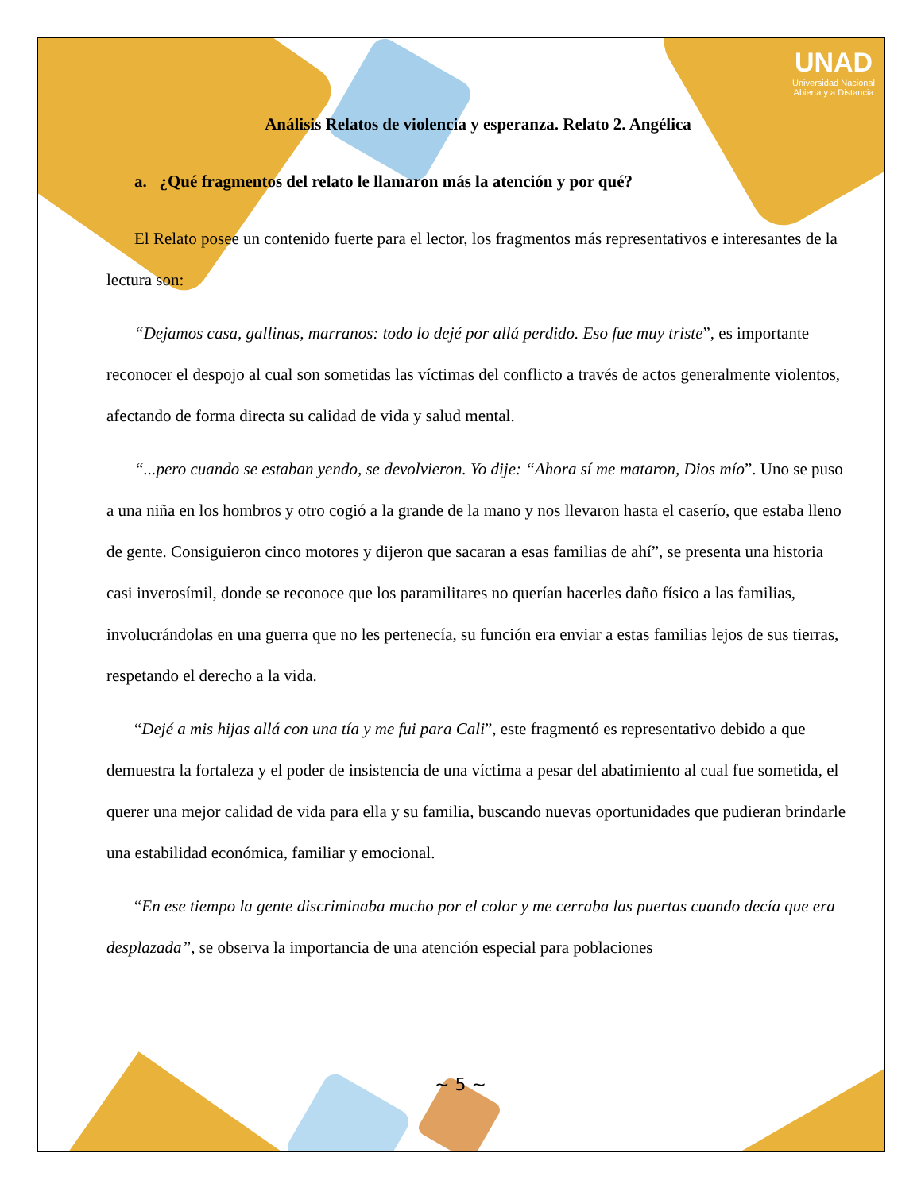UNAD
Universidad Nacional
Abierta y a Distancia
Análisis Relatos de violencia y esperanza. Relato 2. Angélica
a. ¿Qué fragmentos del relato le llamaron más la atención y por qué?
El Relato posee un contenido fuerte para el lector, los fragmentos más representativos e interesantes de la lectura son:
“Dejamos casa, gallinas, marranos: todo lo dejé por allá perdido. Eso fue muy triste”, es importante reconocer el despojo al cual son sometidas las víctimas del conflicto a través de actos generalmente violentos, afectando de forma directa su calidad de vida y salud mental.
“...pero cuando se estaban yendo, se devolvieron. Yo dije: “Ahora sí me mataron, Dios mío”. Uno se puso a una niña en los hombros y otro cogió a la grande de la mano y nos llevaron hasta el caserío, que estaba lleno de gente. Consiguieron cinco motores y dijeron que sacaran a esas familias de ahí”, se presenta una historia casi inverosímil, donde se reconoce que los paramilitares no querían hacerles daño físico a las familias, involucrándolas en una guerra que no les pertenecía, su función era enviar a estas familias lejos de sus tierras, respetando el derecho a la vida.
“Dejé a mis hijas allá con una tía y me fui para Cali”, este fragmentó es representativo debido a que demuestra la fortaleza y el poder de insistencia de una víctima a pesar del abatimiento al cual fue sometida, el querer una mejor calidad de vida para ella y su familia, buscando nuevas oportunidades que pudieran brindarle una estabilidad económica, familiar y emocional.
“En ese tiempo la gente discriminaba mucho por el color y me cerraba las puertas cuando decía que era desplazada”, se observa la importancia de una atención especial para poblaciones
~ 5 ~